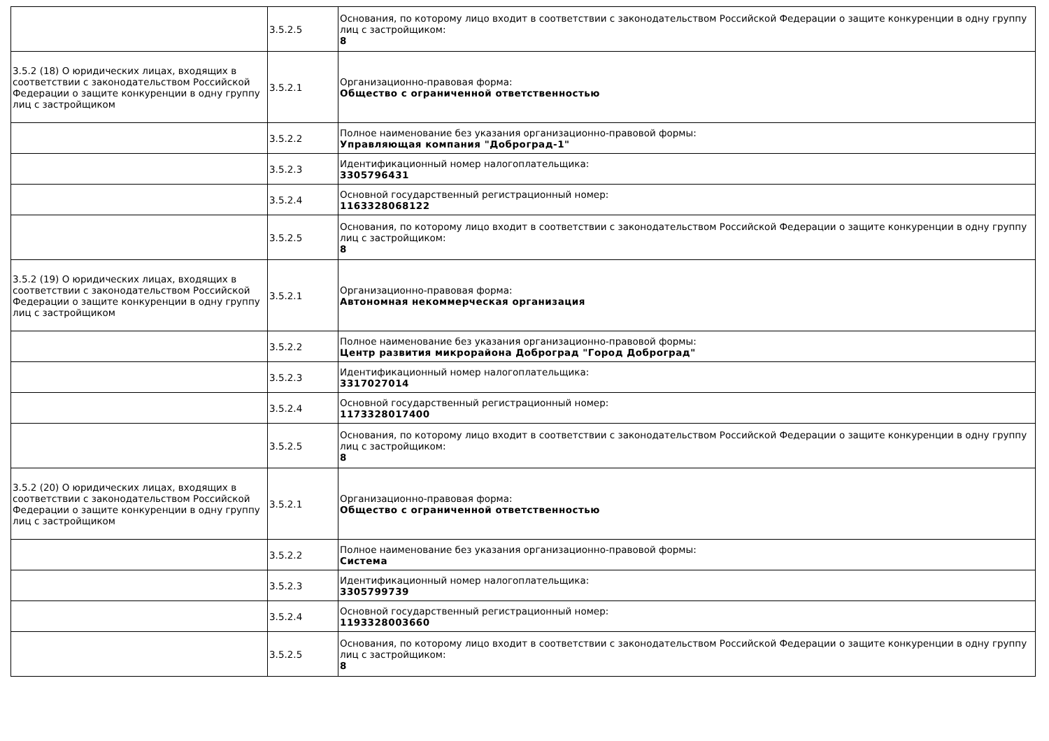| | 3.5.2.5 | Основания, по которому лицо входит в соответствии с законодательством Российской Федерации о защите конкуренции в одну группу лиц с застройщиком: 8 |
| 3.5.2 (18) О юридических лицах, входящих в соответствии с законодательством Российской Федерации о защите конкуренции в одну группу лиц с застройщиком | 3.5.2.1 | Организационно-правовая форма: Общество с ограниченной ответственностью |
| | 3.5.2.2 | Полное наименование без указания организационно-правовой формы: Управляющая компания "Доброград-1" |
| | 3.5.2.3 | Идентификационный номер налогоплательщика: 3305796431 |
| | 3.5.2.4 | Основной государственный регистрационный номер: 1163328068122 |
| | 3.5.2.5 | Основания, по которому лицо входит в соответствии с законодательством Российской Федерации о защите конкуренции в одну группу лиц с застройщиком: 8 |
| 3.5.2 (19) О юридических лицах, входящих в соответствии с законодательством Российской Федерации о защите конкуренции в одну группу лиц с застройщиком | 3.5.2.1 | Организационно-правовая форма: Автономная некоммерческая организация |
| | 3.5.2.2 | Полное наименование без указания организационно-правовой формы: Центр развития микрорайона Доброград "Город Доброград" |
| | 3.5.2.3 | Идентификационный номер налогоплательщика: 3317027014 |
| | 3.5.2.4 | Основной государственный регистрационный номер: 1173328017400 |
| | 3.5.2.5 | Основания, по которому лицо входит в соответствии с законодательством Российской Федерации о защите конкуренции в одну группу лиц с застройщиком: 8 |
| 3.5.2 (20) О юридических лицах, входящих в соответствии с законодательством Российской Федерации о защите конкуренции в одну группу лиц с застройщиком | 3.5.2.1 | Организационно-правовая форма: Общество с ограниченной ответственностью |
| | 3.5.2.2 | Полное наименование без указания организационно-правовой формы: Система |
| | 3.5.2.3 | Идентификационный номер налогоплательщика: 3305799739 |
| | 3.5.2.4 | Основной государственный регистрационный номер: 1193328003660 |
| | 3.5.2.5 | Основания, по которому лицо входит в соответствии с законодательством Российской Федерации о защите конкуренции в одну группу лиц с застройщиком: 8 |